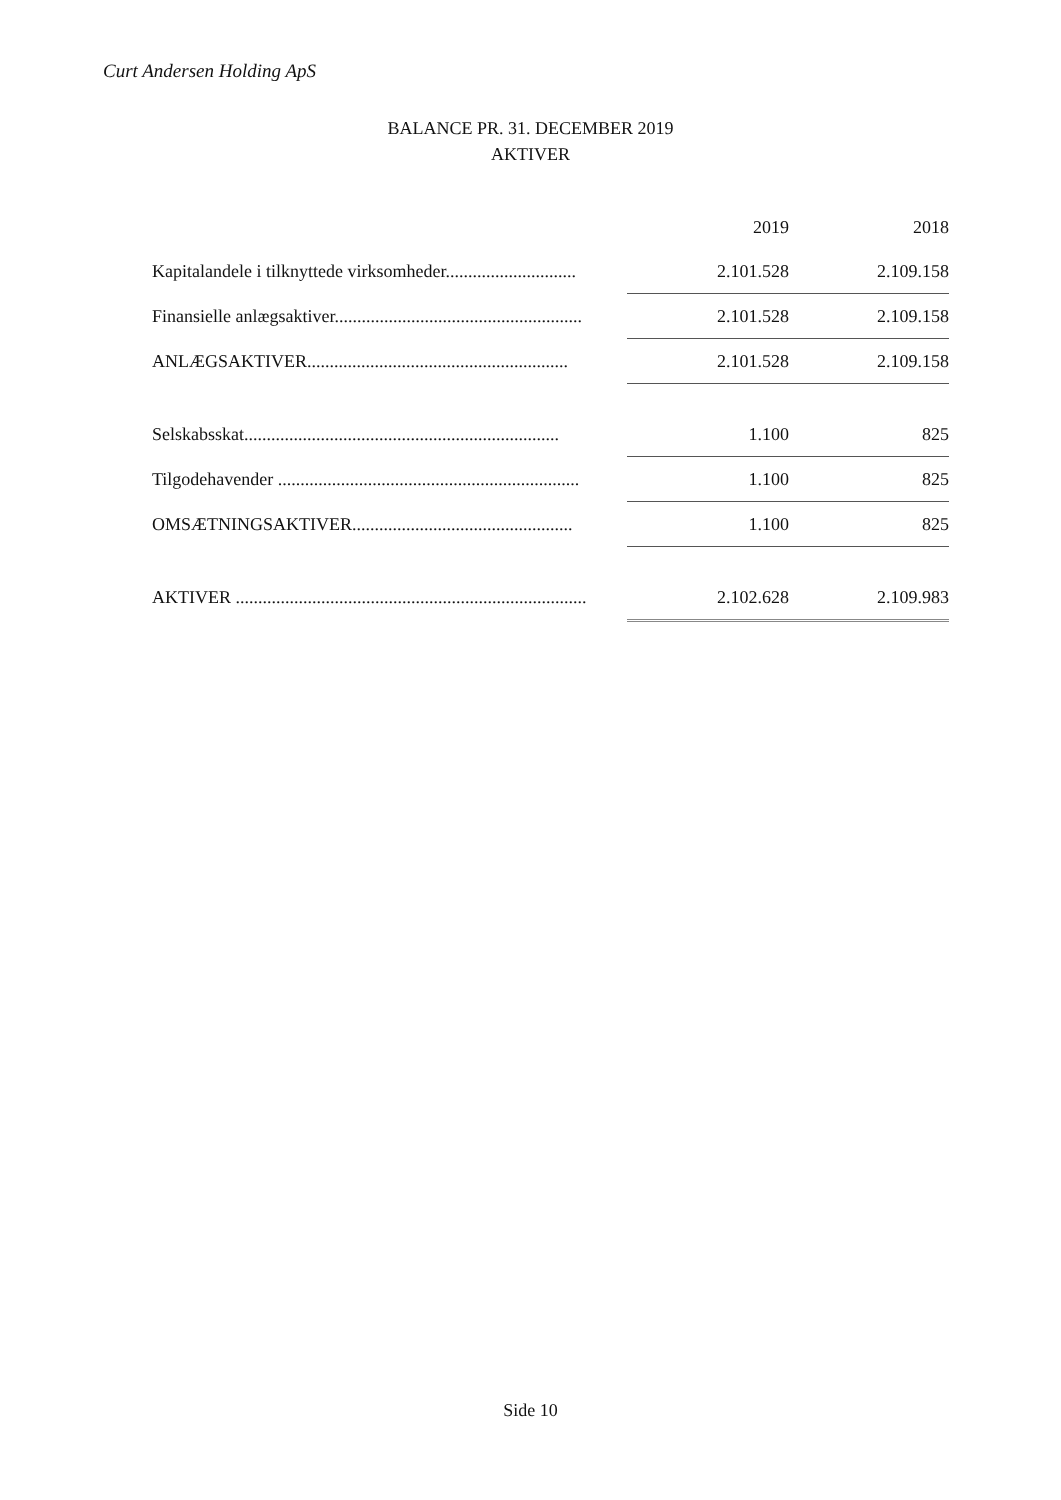Curt Andersen Holding ApS
BALANCE PR. 31. DECEMBER 2019
AKTIVER
| | 2019 | 2018 |
| --- | --- | --- |
| Kapitalandele i tilknyttede virksomheder............................. | 2.101.528 | 2.109.158 |
| Finansielle anlægsaktiver....................................................... | 2.101.528 | 2.109.158 |
| ANLÆGSAKTIVER.......................................................... | 2.101.528 | 2.109.158 |
| Selskabsskat...................................................................... | 1.100 | 825 |
| Tilgodehavender ................................................................... | 1.100 | 825 |
| OMSÆTNINGSAKTIVER................................................. | 1.100 | 825 |
| AKTIVER .............................................................................. | 2.102.628 | 2.109.983 |
Side 10